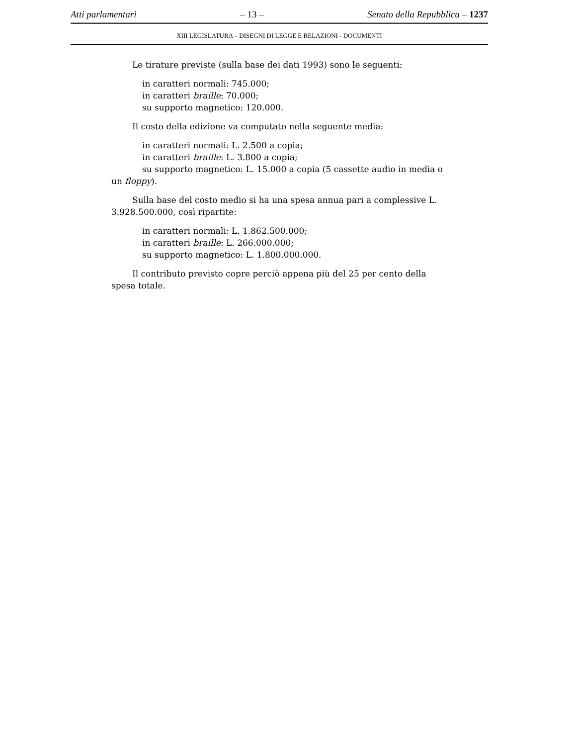Atti parlamentari – 13 – Senato della Repubblica – 1237
XIII LEGISLATURA – DISEGNI DI LEGGE E RELAZIONI - DOCUMENTI
Le tirature previste (sulla base dei dati 1993) sono le seguenti:
in caratteri normali: 745.000;
in caratteri braille: 70.000;
su supporto magnetico: 120.000.
Il costo della edizione va computato nella seguente media:
in caratteri normali: L. 2.500 a copia;
in caratteri braille: L. 3.800 a copia;
su supporto magnetico: L. 15.000 a copia (5 cassette audio in media o un floppy).
Sulla base del costo medio si ha una spesa annua pari a complessive L. 3.928.500.000, così ripartite:
in caratteri normali: L. 1.862.500.000;
in caratteri braille: L. 266.000.000;
su supporto magnetico: L. 1.800.000.000.
Il contributo previsto copre perciò appena più del 25 per cento della spesa totale.